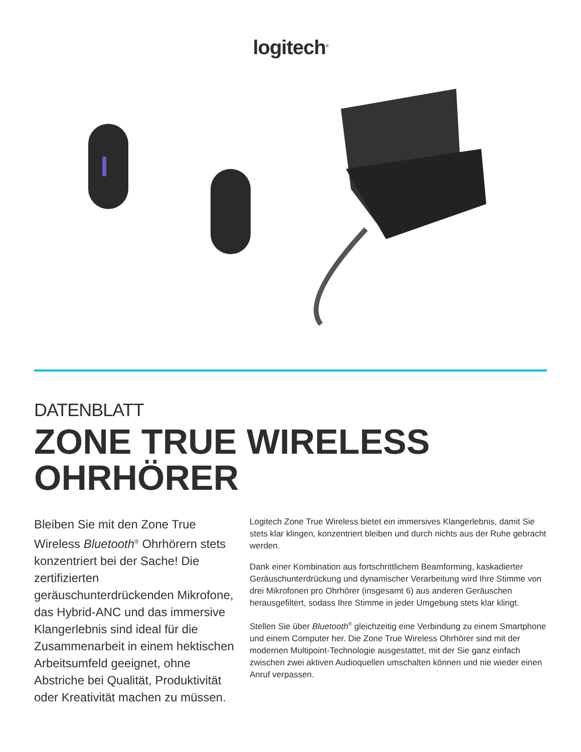logitech<sup>®</sup>
DATENBLATT
ZONE TRUE WIRELESS
OHRHÖRER
Bleiben Sie mit den Zone True Wireless Bluetooth<sup>®</sup> Ohrhörern stets konzentriert bei der Sache! Die zertifizierten geräuschunterdrückenden Mikrofone, das Hybrid-ANC und das immersive Klangerlebnis sind ideal für die Zusammenarbeit in einem hektischen Arbeitsumfeld geeignet, ohne Abstriche bei Qualität, Produktivität oder Kreativität machen zu müssen.
Logitech Zone True Wireless bietet ein immersives Klangerlebnis, damit Sie stets klar klingen, konzentriert bleiben und durch nichts aus der Ruhe gebracht werden.
Dank einer Kombination aus fortschrittlichem Beamforming, kaskadierter Geräuschunterdrückung und dynamischer Verarbeitung wird Ihre Stimme von drei Mikrofonen pro Ohrhörer (insgesamt 6) aus anderen Geräuschen herausgefiltert, sodass Ihre Stimme in jeder Umgebung stets klar klingt.
Stellen Sie über Bluetooth<sup>®</sup> gleichzeitig eine Verbindung zu einem Smartphone und einem Computer her. Die Zone True Wireless Ohrhörer sind mit der modernen Multipoint-Technologie ausgestattet, mit der Sie ganz einfach zwischen zwei aktiven Audioquellen umschalten können und nie wieder einen Anruf verpassen.